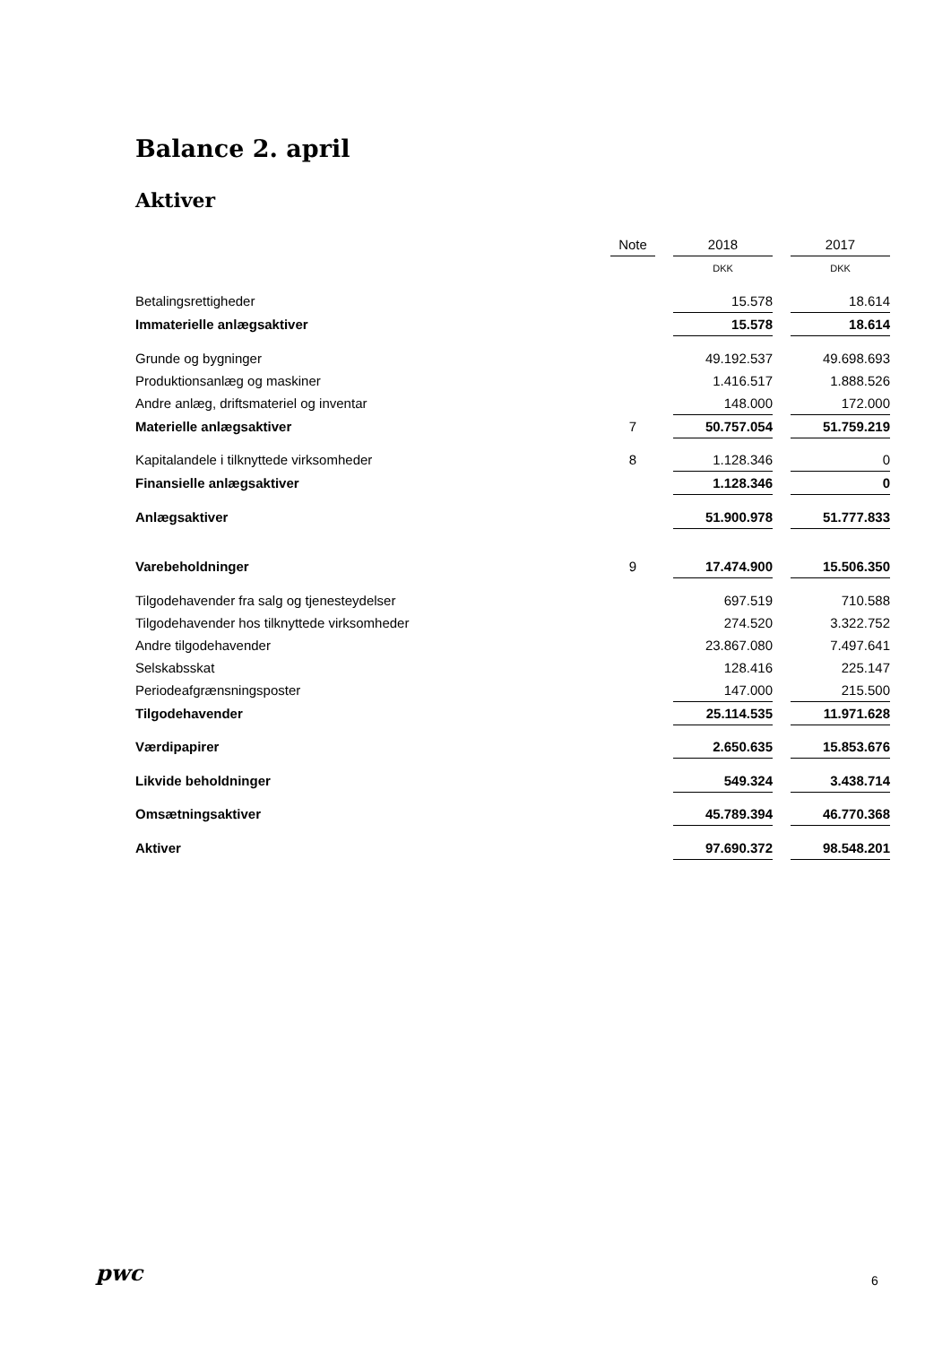Balance 2. april
Aktiver
| | Note | | 2018 | | 2017 |
| --- | --- | --- | --- | --- | --- |
| | | | DKK | | DKK |
| Betalingsrettigheder | | | 15.578 | | 18.614 |
| Immaterielle anlægsaktiver | | | 15.578 | | 18.614 |
| Grunde og bygninger | | | 49.192.537 | | 49.698.693 |
| Produktionsanlæg og maskiner | | | 1.416.517 | | 1.888.526 |
| Andre anlæg, driftsmateriel og inventar | | | 148.000 | | 172.000 |
| Materielle anlægsaktiver | 7 | | 50.757.054 | | 51.759.219 |
| Kapitalandele i tilknyttede virksomheder | 8 | | 1.128.346 | | 0 |
| Finansielle anlægsaktiver | | | 1.128.346 | | 0 |
| Anlægsaktiver | | | 51.900.978 | | 51.777.833 |
| Varebeholdninger | 9 | | 17.474.900 | | 15.506.350 |
| Tilgodehavender fra salg og tjenesteydelser | | | 697.519 | | 710.588 |
| Tilgodehavender hos tilknyttede virksomheder | | | 274.520 | | 3.322.752 |
| Andre tilgodehavender | | | 23.867.080 | | 7.497.641 |
| Selskabsskat | | | 128.416 | | 225.147 |
| Periodeafgrænsningsposter | | | 147.000 | | 215.500 |
| Tilgodehavender | | | 25.114.535 | | 11.971.628 |
| Værdipapirer | | | 2.650.635 | | 15.853.676 |
| Likvide beholdninger | | | 549.324 | | 3.438.714 |
| Omsætningsaktiver | | | 45.789.394 | | 46.770.368 |
| Aktiver | | | 97.690.372 | | 98.548.201 |
pwc 6